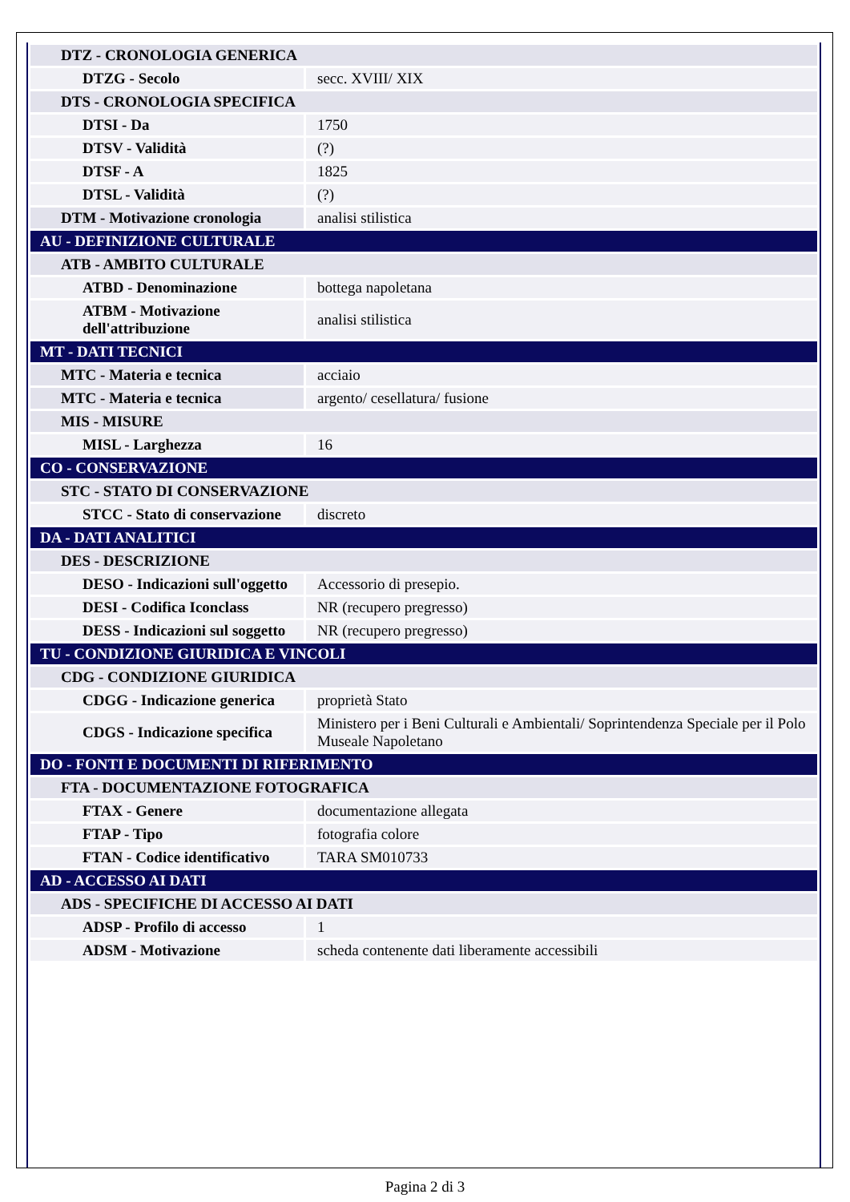| DTZ - CRONOLOGIA GENERICA | |
| DTZG - Secolo | secc. XVIII/ XIX |
| DTS - CRONOLOGIA SPECIFICA | |
| DTSI - Da | 1750 |
| DTSV - Validità | (?) |
| DTSF - A | 1825 |
| DTSL - Validità | (?) |
| DTM - Motivazione cronologia | analisi stilistica |
| AU - DEFINIZIONE CULTURALE | |
| ATB - AMBITO CULTURALE | |
| ATBD - Denominazione | bottega napoletana |
| ATBM - Motivazione dell'attribuzione | analisi stilistica |
| MT - DATI TECNICI | |
| MTC - Materia e tecnica | acciaio |
| MTC - Materia e tecnica | argento/ cesellatura/ fusione |
| MIS - MISURE | |
| MISL - Larghezza | 16 |
| CO - CONSERVAZIONE | |
| STC - STATO DI CONSERVAZIONE | |
| STCC - Stato di conservazione | discreto |
| DA - DATI ANALITICI | |
| DES - DESCRIZIONE | |
| DESO - Indicazioni sull'oggetto | Accessorio di presepio. |
| DESI - Codifica Iconclass | NR (recupero pregresso) |
| DESS - Indicazioni sul soggetto | NR (recupero pregresso) |
| TU - CONDIZIONE GIURIDICA E VINCOLI | |
| CDG - CONDIZIONE GIURIDICA | |
| CDGG - Indicazione generica | proprietà Stato |
| CDGS - Indicazione specifica | Ministero per i Beni Culturali e Ambientali/ Soprintendenza Speciale per il Polo Museale Napoletano |
| DO - FONTI E DOCUMENTI DI RIFERIMENTO | |
| FTA - DOCUMENTAZIONE FOTOGRAFICA | |
| FTAX - Genere | documentazione allegata |
| FTAP - Tipo | fotografia colore |
| FTAN - Codice identificativo | TARA SM010733 |
| AD - ACCESSO AI DATI | |
| ADS - SPECIFICHE DI ACCESSO AI DATI | |
| ADSP - Profilo di accesso | 1 |
| ADSM - Motivazione | scheda contenente dati liberamente accessibili |
Pagina 2 di 3